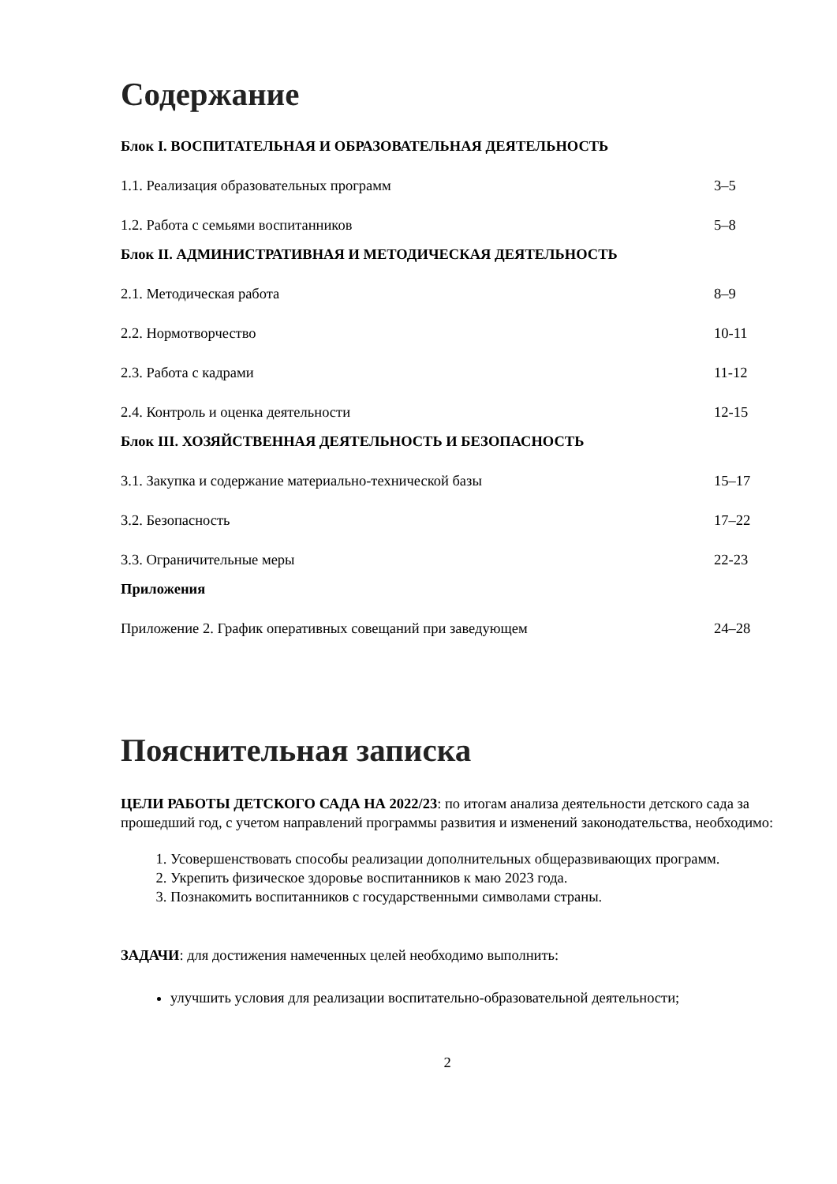Содержание
Блок I. ВОСПИТАТЕЛЬНАЯ И ОБРАЗОВАТЕЛЬНАЯ ДЕЯТЕЛЬНОСТЬ
1.1. Реализация образовательных программ 3–5
1.2. Работа с семьями воспитанников 5–8
Блок II. АДМИНИСТРАТИВНАЯ И МЕТОДИЧЕСКАЯ ДЕЯТЕЛЬНОСТЬ
2.1. Методическая работа 8–9
2.2. Нормотворчество 10-11
2.3. Работа с кадрами 11-12
2.4. Контроль и оценка деятельности 12-15
Блок III. ХОЗЯЙСТВЕННАЯ ДЕЯТЕЛЬНОСТЬ И БЕЗОПАСНОСТЬ
3.1. Закупка и содержание материально-технической базы 15–17
3.2. Безопасность 17–22
3.3. Ограничительные меры 22-23
Приложения
Приложение 2. График оперативных совещаний при заведующем 24–28
Пояснительная записка
ЦЕЛИ РАБОТЫ ДЕТСКОГО САДА НА 2022/23: по итогам анализа деятельности детского сада за прошедший год, с учетом направлений программы развития и изменений законодательства, необходимо:
1. Усовершенствовать способы реализации дополнительных общеразвивающих программ.
2. Укрепить физическое здоровье воспитанников к маю 2023 года.
3. Познакомить воспитанников с государственными символами страны.
ЗАДАЧИ: для достижения намеченных целей необходимо выполнить:
улучшить условия для реализации воспитательно-образовательной деятельности;
2